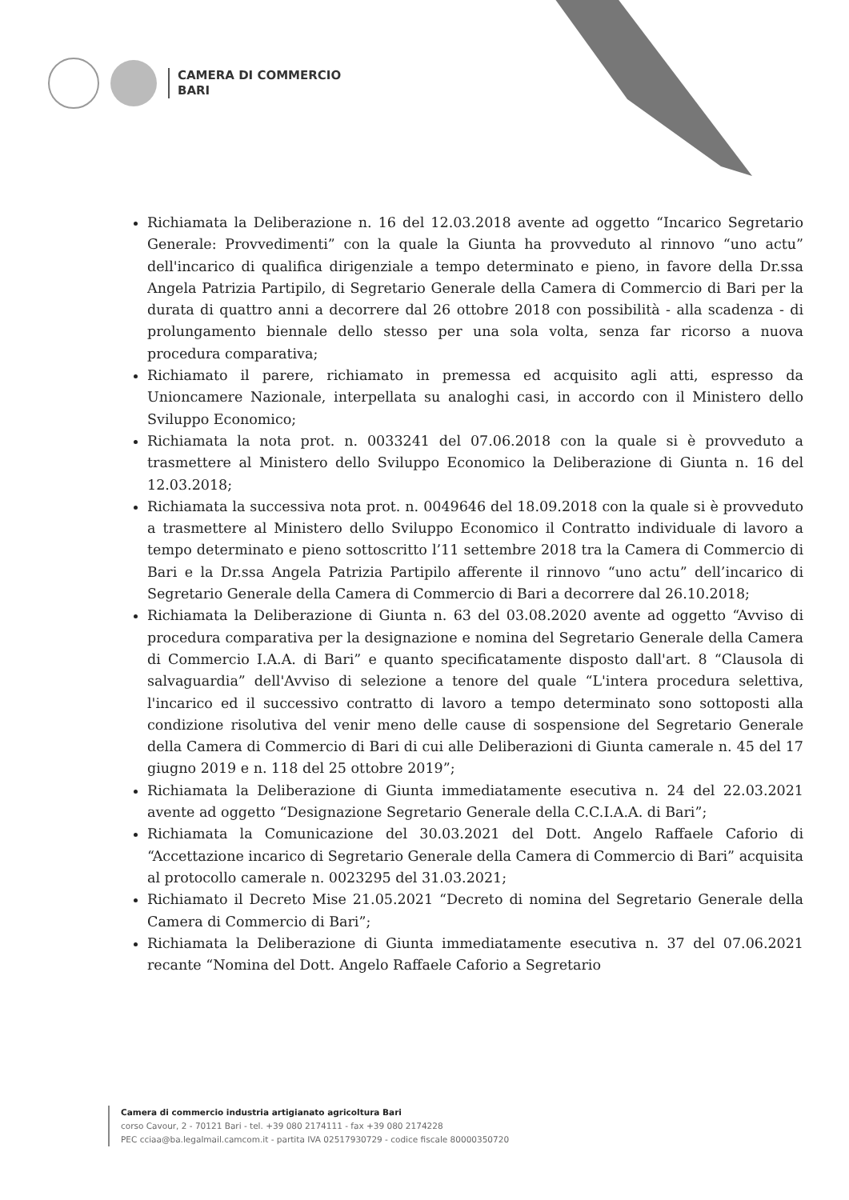CAMERA DI COMMERCIO
BARI
Richiamata la Deliberazione n. 16 del 12.03.2018 avente ad oggetto “Incarico Segretario Generale: Provvedimenti” con la quale la Giunta ha provveduto al rinnovo “uno actu” dell'incarico di qualifica dirigenziale a tempo determinato e pieno, in favore della Dr.ssa Angela Patrizia Partipilo, di Segretario Generale della Camera di Commercio di Bari per la durata di quattro anni a decorrere dal 26 ottobre 2018 con possibilità - alla scadenza - di prolungamento biennale dello stesso per una sola volta, senza far ricorso a nuova procedura comparativa;
Richiamato il parere, richiamato in premessa ed acquisito agli atti, espresso da Unioncamere Nazionale, interpellata su analoghi casi, in accordo con il Ministero dello Sviluppo Economico;
Richiamata la nota prot. n. 0033241 del 07.06.2018 con la quale si è provveduto a trasmettere al Ministero dello Sviluppo Economico la Deliberazione di Giunta n. 16 del 12.03.2018;
Richiamata la successiva nota prot. n. 0049646 del 18.09.2018 con la quale si è provveduto a trasmettere al Ministero dello Sviluppo Economico il Contratto individuale di lavoro a tempo determinato e pieno sottoscritto l’11 settembre 2018 tra la Camera di Commercio di Bari e la Dr.ssa Angela Patrizia Partipilo afferente il rinnovo “uno actu” dell’incarico di Segretario Generale della Camera di Commercio di Bari a decorrere dal 26.10.2018;
Richiamata la Deliberazione di Giunta n. 63 del 03.08.2020 avente ad oggetto “Avviso di procedura comparativa per la designazione e nomina del Segretario Generale della Camera di Commercio I.A.A. di Bari” e quanto specificatamente disposto dall'art. 8 “Clausola di salvaguardia” dell'Avviso di selezione a tenore del quale “L'intera procedura selettiva, l'incarico ed il successivo contratto di lavoro a tempo determinato sono sottoposti alla condizione risolutiva del venir meno delle cause di sospensione del Segretario Generale della Camera di Commercio di Bari di cui alle Deliberazioni di Giunta camerale n. 45 del 17 giugno 2019 e n. 118 del 25 ottobre 2019”;
Richiamata la Deliberazione di Giunta immediatamente esecutiva n. 24 del 22.03.2021 avente ad oggetto “Designazione Segretario Generale della C.C.I.A.A. di Bari”;
Richiamata la Comunicazione del 30.03.2021 del Dott. Angelo Raffaele Caforio di “Accettazione incarico di Segretario Generale della Camera di Commercio di Bari” acquisita al protocollo camerale n. 0023295 del 31.03.2021;
Richiamato il Decreto Mise 21.05.2021 “Decreto di nomina del Segretario Generale della Camera di Commercio di Bari”;
Richiamata la Deliberazione di Giunta immediatamente esecutiva n. 37 del 07.06.2021 recante “Nomina del Dott. Angelo Raffaele Caforio a Segretario
Camera di commercio industria artigianato agricoltura Bari
corso Cavour, 2 - 70121 Bari - tel. +39 080 2174111 - fax +39 080 2174228
PEC cciaa@ba.legalmail.camcom.it - partita IVA 02517930729 - codice fiscale 80000350720